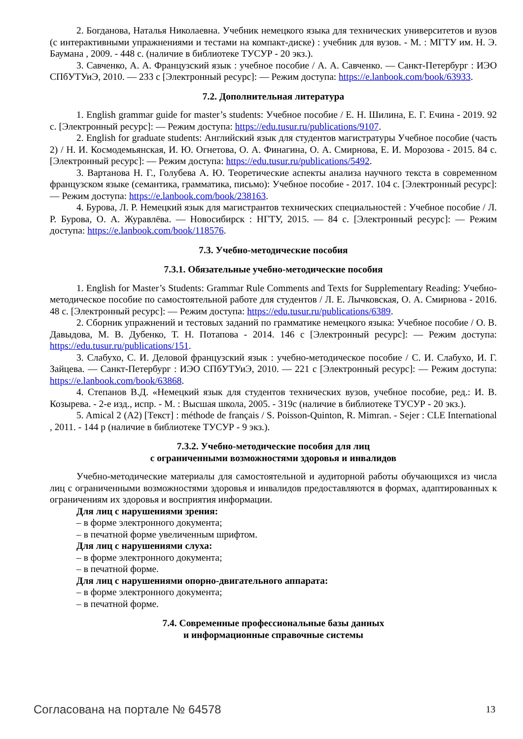2. Богданова, Наталья Николаевна. Учебник немецкого языка для технических университетов и вузов (с интерактивными упражнениями и тестами на компакт-диске) : учебник для вузов. - М. : МГТУ им. Н. Э. Баумана , 2009. - 448 с. (наличие в библиотеке ТУСУР - 20 экз.).
3. Савченко, А. А. Французский язык : учебное пособие / А. А. Савченко. — Санкт-Петербург : ИЭО СПбУТУиЭ, 2010. — 233 с [Электронный ресурс]: — Режим доступа: https://e.lanbook.com/book/63933.
7.2. Дополнительная литература
1. English grammar guide for master’s students: Учебное пособие / Е. Н. Шилина, Е. Г. Ечина - 2019. 92 с. [Электронный ресурс]: — Режим доступа: https://edu.tusur.ru/publications/9107.
2. English for graduate students: Английский язык для студентов магистратуры Учебное пособие (часть 2) / Н. И. Космодемьянская, И. Ю. Огнетова, О. А. Финагина, О. А. Смирнова, Е. И. Морозова - 2015. 84 с. [Электронный ресурс]: — Режим доступа: https://edu.tusur.ru/publications/5492.
3. Вартанова Н. Г., Голубева А. Ю. Теоретические аспекты анализа научного текста в современном французском языке (семантика, грамматика, письмо): Учебное пособие - 2017. 104 с. [Электронный ресурс]: — Режим доступа: https://e.lanbook.com/book/238163.
4. Бурова, Л. Р. Немецкий язык для магистрантов технических специальностей : Учебное пособие / Л. Р. Бурова, О. А. Журавлёва. — Новосибирск : НГТУ, 2015. — 84 с. [Электронный ресурс]: — Режим доступа: https://e.lanbook.com/book/118576.
7.3. Учебно-методические пособия
7.3.1. Обязательные учебно-методические пособия
1. English for Master’s Students: Grammar Rule Comments and Texts for Supplementary Reading: Учебно-методическое пособие по самостоятельной работе для студентов / Л. Е. Лычковская, О. А. Смирнова - 2016. 48 с. [Электронный ресурс]: — Режим доступа: https://edu.tusur.ru/publications/6389.
2. Сборник упражнений и тестовых заданий по грамматике немецкого языка: Учебное пособие / О. В. Давыдова, М. В. Дубенко, Т. Н. Потапова - 2014. 146 с [Электронный ресурс]: — Режим доступа: https://edu.tusur.ru/publications/151.
3. Слабухо, С. И. Деловой французский язык : учебно-методическое пособие / С. И. Слабухо, И. Г. Зайцева. — Санкт-Петербург : ИЭО СПбУТУиЭ, 2010. — 221 с [Электронный ресурс]: — Режим доступа: https://e.lanbook.com/book/63868.
4. Степанов В.Д. «Немецкий язык для студентов технических вузов, учебное пособие, ред.: И. В. Козырева. - 2-е изд., испр. - М. : Высшая школа, 2005. - 319с (наличие в библиотеке ТУСУР - 20 экз.).
5. Amical 2 (A2) [Текст] : méthode de français / S. Poisson-Quinton, R. Mimran. - Sejer : CLE International , 2011. - 144 p (наличие в библиотеке ТУСУР - 9 экз.).
7.3.2. Учебно-методические пособия для лиц
с ограниченными возможностями здоровья и инвалидов
Учебно-методические материалы для самостоятельной и аудиторной работы обучающихся из числа лиц с ограниченными возможностями здоровья и инвалидов предоставляются в формах, адаптированных к ограничениям их здоровья и восприятия информации.
Для лиц с нарушениями зрения:
– в форме электронного документа;
– в печатной форме увеличенным шрифтом.
Для лиц с нарушениями слуха:
– в форме электронного документа;
– в печатной форме.
Для лиц с нарушениями опорно-двигательного аппарата:
– в форме электронного документа;
– в печатной форме.
7.4. Современные профессиональные базы данных
и информационные справочные системы
Согласована на портале № 64578 13